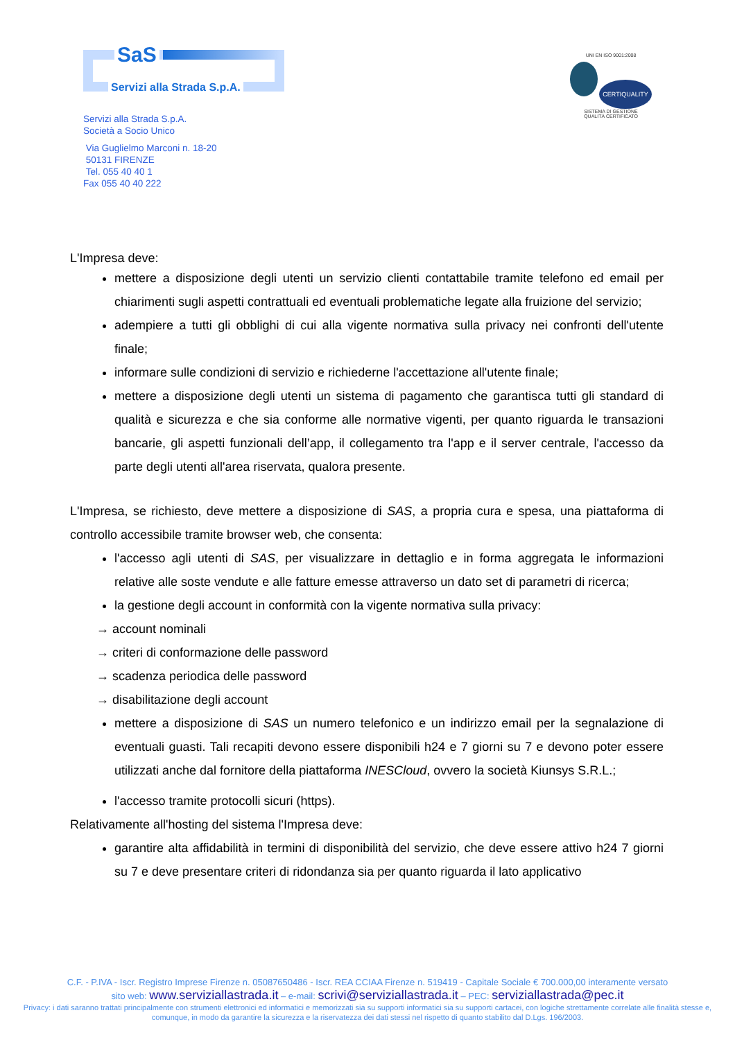SaS
Servizi alla Strada S.p.A.
UNI EN ISO 9001:2008
CERTIQUALITY
SISTEMA DI GESTIONE
QUALITÀ CERTIFICATO
Servizi alla Strada S.p.A.
Società a Socio Unico
Via Guglielmo Marconi n. 18-20
50131 FIRENZE
Tel. 055 40 40 1
Fax 055 40 40 222
L'Impresa deve:
mettere a disposizione degli utenti un servizio clienti contattabile tramite telefono ed email per chiarimenti sugli aspetti contrattuali ed eventuali problematiche legate alla fruizione del servizio;
adempiere a tutti gli obblighi di cui alla vigente normativa sulla privacy nei confronti dell'utente finale;
informare sulle condizioni di servizio e richiederne l'accettazione all'utente finale;
mettere a disposizione degli utenti un sistema di pagamento che garantisca tutti gli standard di qualità e sicurezza e che sia conforme alle normative vigenti, per quanto riguarda le transazioni bancarie, gli aspetti funzionali dell’app, il collegamento tra l'app e il server centrale, l'accesso da parte degli utenti all'area riservata, qualora presente.
L'Impresa, se richiesto, deve mettere a disposizione di SAS, a propria cura e spesa, una piattaforma di controllo accessibile tramite browser web, che consenta:
l'accesso agli utenti di SAS, per visualizzare in dettaglio e in forma aggregata le informazioni relative alle soste vendute e alle fatture emesse attraverso un dato set di parametri di ricerca;
la gestione degli account in conformità con la vigente normativa sulla privacy:
→ account nominali
→ criteri di conformazione delle password
→ scadenza periodica delle password
→ disabilitazione degli account
mettere a disposizione di SAS un numero telefonico e un indirizzo email per la segnalazione di eventuali guasti. Tali recapiti devono essere disponibili h24 e 7 giorni su 7 e devono poter essere utilizzati anche dal fornitore della piattaforma INESCloud, ovvero la società Kiunsys S.R.L.;
l'accesso tramite protocolli sicuri (https).
Relativamente all'hosting del sistema l'Impresa deve:
garantire alta affidabilità in termini di disponibilità del servizio, che deve essere attivo h24 7 giorni su 7 e deve presentare criteri di ridondanza sia per quanto riguarda il lato applicativo
C.F. - P.IVA - Iscr. Registro Imprese Firenze n. 05087650486 - Iscr. REA CCIAA Firenze n. 519419 - Capitale Sociale € 700.000,00 interamente versato
sito web: www.serviziallastrada.it – e-mail: scrivi@serviziallastrada.it – PEC: serviziallastrada@pec.it
Privacy: i dati saranno trattati principalmente con strumenti elettronici ed informatici e memorizzati sia su supporti informatici sia su supporti cartacei, con logiche strettamente correlate alle finalità stesse e, comunque, in modo da garantire la sicurezza e la riservatezza dei dati stessi nel rispetto di quanto stabilito dal D.Lgs. 196/2003.